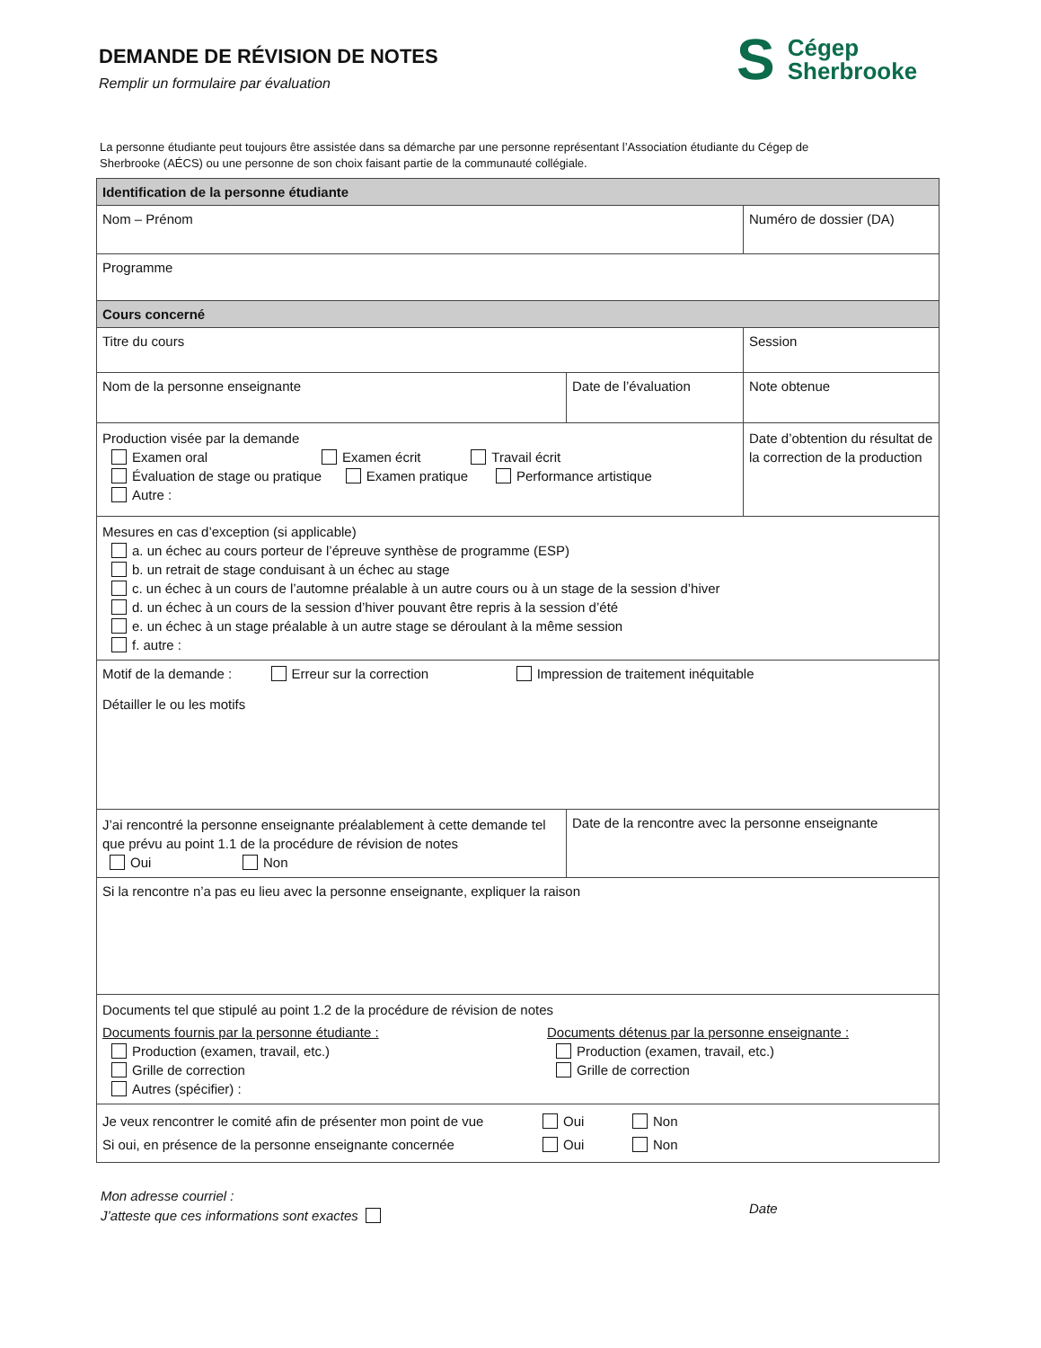DEMANDE DE RÉVISION DE NOTES
Remplir un formulaire par évaluation
S Cégep
Sherbrooke
La personne étudiante peut toujours être assistée dans sa démarche par une personne représentant l’Association étudiante du Cégep de Sherbrooke (AÉCS) ou une personne de son choix faisant partie de la communauté collégiale.
| Identification de la personne étudiante | | |
| Nom – Prénom | | Numéro de dossier (DA) |
| Programme | | |
| Cours concerné | | |
| Titre du cours | | Session |
| Nom de la personne enseignante | Date de l’évaluation | Note obtenue |
| Production visée par la demande Examen oral Examen écrit Travail écrit Évaluation de stage ou pratique Examen pratique Performance artistique Autre : | | Date d’obtention du résultat de la correction de la production |
| Mesures en cas d’exception (si applicable) a. un échec au cours porteur de l’épreuve synthèse de programme (ESP) b. un retrait de stage conduisant à un échec au stage c. un échec à un cours de l’automne préalable à un autre cours ou à un stage de la session d’hiver d. un échec à un cours de la session d’hiver pouvant être repris à la session d’été e. un échec à un stage préalable à un autre stage se déroulant à la même session f. autre : | | |
| Motif de la demande : Erreur sur la correction Impression de traitement inéquitable Détailler le ou les motifs | | |
| J’ai rencontré la personne enseignante préalablement à cette demande tel que prévu au point 1.1 de la procédure de révision de notes Oui Non | Date de la rencontre avec la personne enseignante | |
| Si la rencontre n’a pas eu lieu avec la personne enseignante, expliquer la raison | | |
| Documents tel que stipulé au point 1.2 de la procédure de révision de notes Documents fournis par la personne étudiante : Production (examen, travail, etc.) Grille de correction Autres (spécifier) : Documents détenus par la personne enseignante : Production (examen, travail, etc.) Grille de correction | | |
| Je veux rencontrer le comité afin de présenter mon point de vue Oui Non Si oui, en présence de la personne enseignante concernée Oui Non | | |
Mon adresse courriel :
J’atteste que ces informations sont exactes
Date